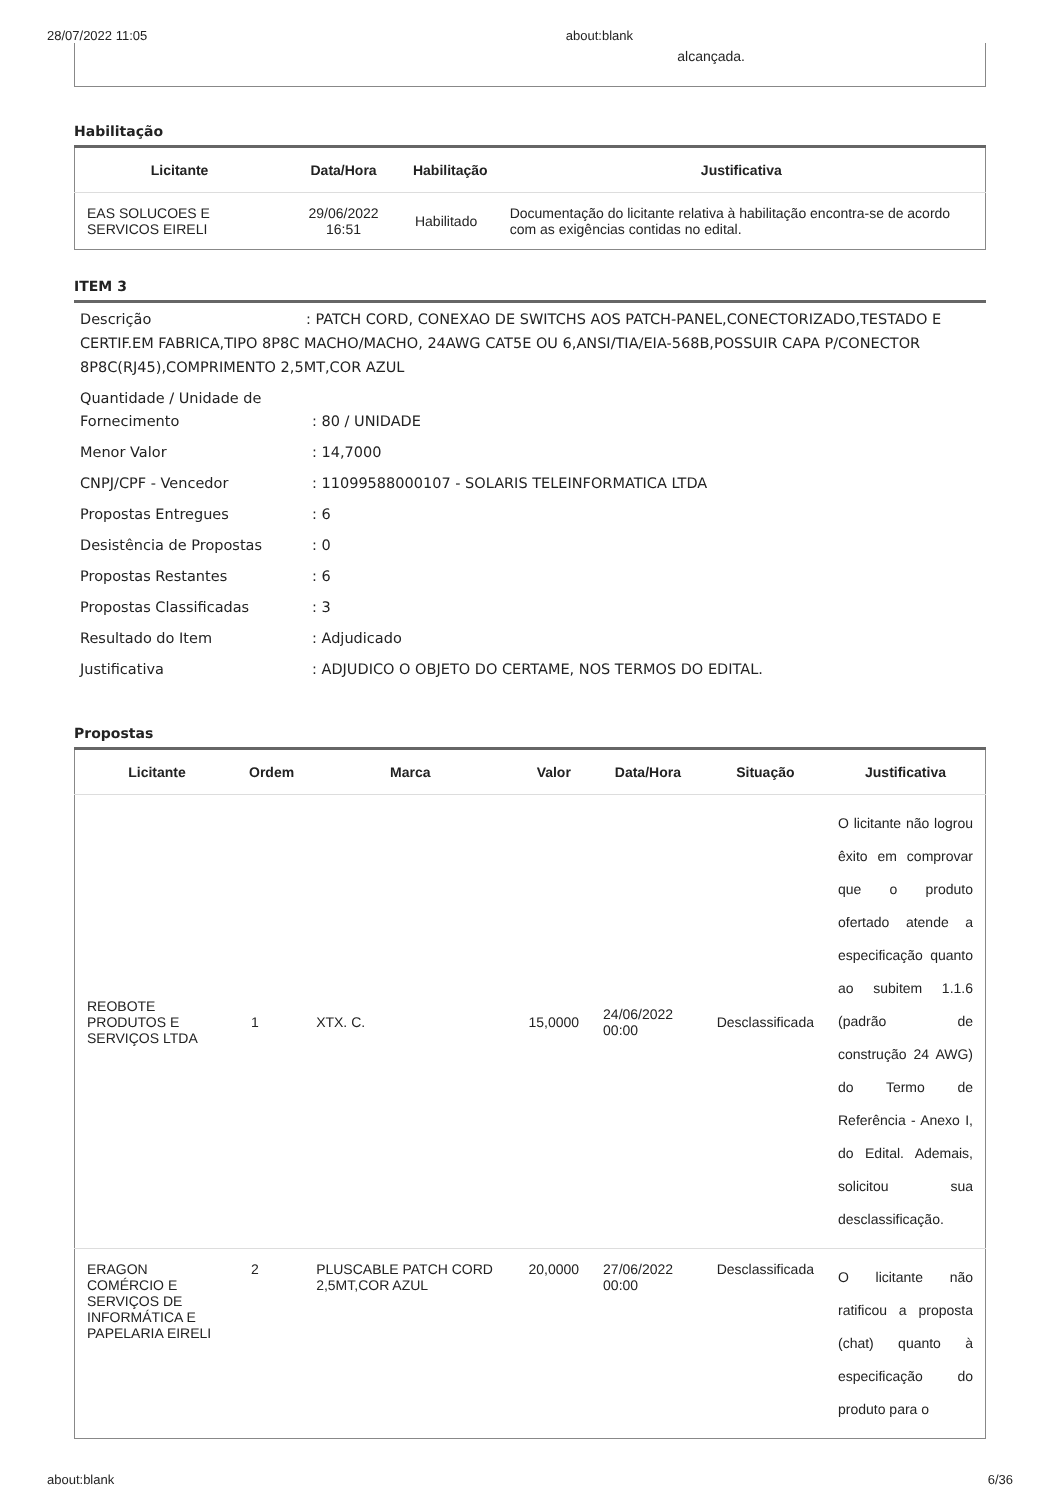28/07/2022 11:05 about:blank
alcançada.
Habilitação
| Licitante | Data/Hora | Habilitação | Justificativa |
| --- | --- | --- | --- |
| EAS SOLUCOES E SERVICOS EIRELI | 29/06/2022 16:51 | Habilitado | Documentação do licitante relativa à habilitação encontra-se de acordo com as exigências contidas no edital. |
ITEM 3
Descrição : PATCH CORD, CONEXAO DE SWITCHS AOS PATCH-PANEL,CONECTORIZADO,TESTADO E CERTIF.EM FABRICA,TIPO 8P8C MACHO/MACHO, 24AWG CAT5E OU 6,ANSI/TIA/EIA-568B,POSSUIR CAPA P/CONECTOR 8P8C(RJ45),COMPRIMENTO 2,5MT,COR AZUL
| Quantidade / Unidade de Fornecimento | : 80 / UNIDADE |
| Menor Valor | : 14,7000 |
| CNPJ/CPF - Vencedor | : 11099588000107 - SOLARIS TELEINFORMATICA LTDA |
| Propostas Entregues | : 6 |
| Desistência de Propostas | : 0 |
| Propostas Restantes | : 6 |
| Propostas Classificadas | : 3 |
| Resultado do Item | : Adjudicado |
| Justificativa | : ADJUDICO O OBJETO DO CERTAME, NOS TERMOS DO EDITAL. |
Propostas
| Licitante | Ordem | Marca | Valor | Data/Hora | Situação | Justificativa |
| --- | --- | --- | --- | --- | --- | --- |
| REOBOTE PRODUTOS E SERVIÇOS LTDA | 1 | XTX. C. | 15,0000 | 24/06/2022 00:00 | Desclassificada | O licitante não logrou êxito em comprovar que o produto ofertado atende a especificação quanto ao subitem 1.1.6 (padrão de construção 24 AWG) do Termo de Referência - Anexo I, do Edital. Ademais, solicitou sua desclassificação. |
| ERAGON COMÉRCIO E SERVIÇOS DE INFORMÁTICA E PAPELARIA EIRELI | 2 | PLUSCABLE PATCH CORD 2,5MT,COR AZUL | 20,0000 | 27/06/2022 00:00 | Desclassificada | O licitante não ratificou a proposta (chat) quanto à especificação do produto para o |
about:blank 6/36